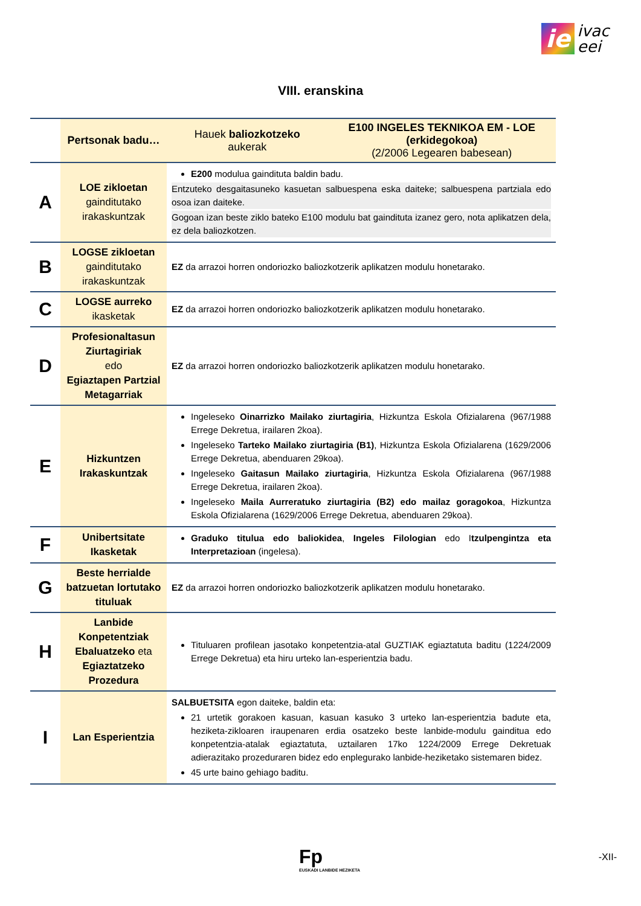ie ivac
eei
VIII. eranskina
| | Pertsonak badu… | Hauek baliozkotzeko aukerak | E100 INGELES TEKNIKOA EM - LOE (erkidegokoa) (2/2006 Legearen babesean) |
| --- | --- | --- | --- |
| A | LOE zikloetan gainditutako irakaskuntzak | E200 modulua gaindituta baldin badu. Entzuteko desgaitasuneko kasuetan salbuespena eska daiteke; salbuespena partziala edo osoa izan daiteke. Gogoan izan beste ziklo bateko E100 modulu bat gaindituta izanez gero, nota aplikatzen dela, ez dela baliozkotzen. | |
| B | LOGSE zikloetan gainditutako irakaskuntzak | EZ da arrazoi horren ondoriozko baliozkotzerik aplikatzen modulu honetarako. | |
| C | LOGSE aurreko ikasketak | EZ da arrazoi horren ondoriozko baliozkotzerik aplikatzen modulu honetarako. | |
| D | Profesionaltasun Ziurtagiriak edo Egiaztapen Partzial Metagarriak | EZ da arrazoi horren ondoriozko baliozkotzerik aplikatzen modulu honetarako. | |
| E | Hizkuntzen Irakaskuntzak | Ingeleseko Oinarrizko Mailako ziurtagiria , Hizkuntza Eskola Ofizialarena (967/1988 Errege Dekretua, irailaren 2koa). Ingeleseko Tarteko Mailako ziurtagiria (B1) , Hizkuntza Eskola Ofizialarena (1629/2006 Errege Dekretua, abenduaren 29koa). Ingeleseko Gaitasun Mailako ziurtagiria , Hizkuntza Eskola Ofizialarena (967/1988 Errege Dekretua, irailaren 2koa). Ingeleseko Maila Aurreratuko ziurtagiria (B2) edo mailaz goragokoa , Hizkuntza Eskola Ofizialarena (1629/2006 Errege Dekretua, abenduaren 29koa). | |
| F | Unibertsitate Ikasketak | Graduko titulua edo baliokidea , Ingeles Filologian edo I tzulpengintza eta Interpretazioan (ingelesa). | |
| G | Beste herrialde batzuetan lortutako tituluak | EZ da arrazoi horren ondoriozko baliozkotzerik aplikatzen modulu honetarako. | |
| H | Lanbide Konpetentziak Ebaluatzeko eta Egiaztatzeko Prozedura | Tituluaren profilean jasotako konpetentzia-atal GUZTIAK egiaztatuta baditu (1224/2009 Errege Dekretua) eta hiru urteko lan-esperientzia badu. | |
| I | Lan Esperientzia | SALBUETSITA egon daiteke, baldin eta: 21 urtetik gorakoen kasuan, kasuan kasuko 3 urteko lan-esperientzia badute eta, heziketa-zikloaren iraupenaren erdia osatzeko beste lanbide-modulu gainditua edo konpetentzia-atalak egiaztatuta, uztailaren 17ko 1224/2009 Errege Dekretuak adierazitako prozeduraren bidez edo enplegurako lanbide-heziketako sistemaren bidez. 45 urte baino gehiago baditu. | |
Fp
EUSKADI LANBIDE HEZIKETA
-XII-